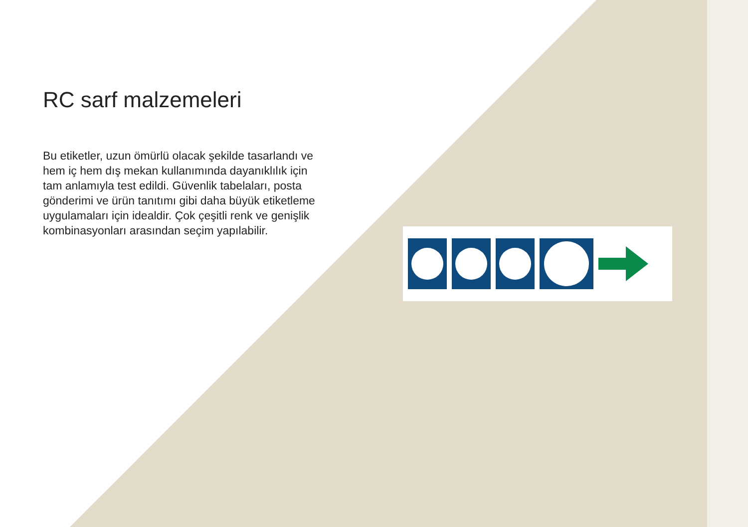RC sarf malzemeleri
Bu etiketler, uzun ömürlü olacak şekilde tasarlandı ve hem iç hem dış mekan kullanımında dayanıklılık için tam anlamıyla test edildi. Güvenlik tabelaları, posta gönderimi ve ürün tanıtımı gibi daha büyük etiketleme uygulamaları için idealdir. Çok çeşitli renk ve genişlik kombinasyonları arasından seçim yapılabilir.